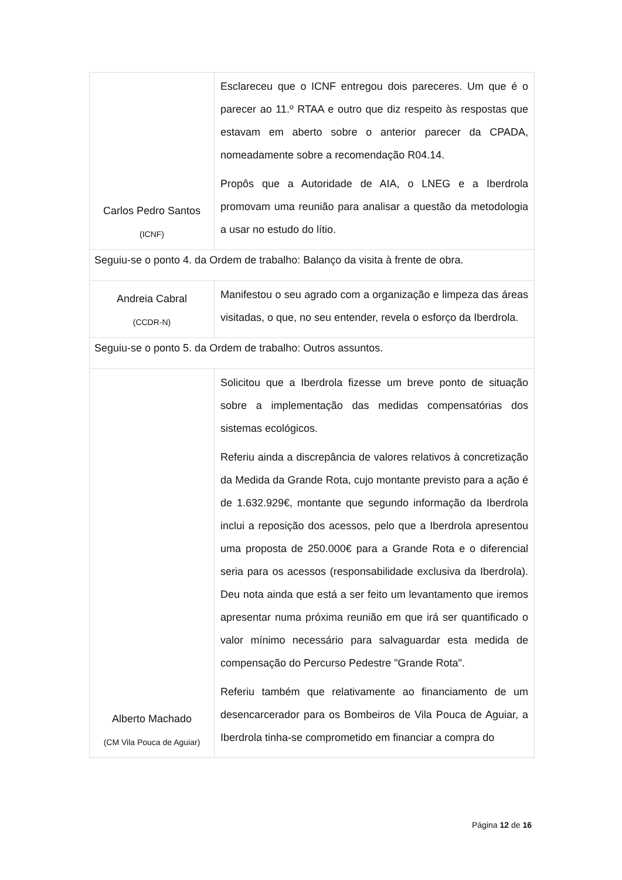| Carlos Pedro Santos (ICNF) | Esclareceu que o ICNF entregou dois pareceres. Um que é o parecer ao 11.º RTAA e outro que diz respeito às respostas que estavam em aberto sobre o anterior parecer da CPADA, nomeadamente sobre a recomendação R04.14. Propôs que a Autoridade de AIA, o LNEG e a Iberdrola promovam uma reunião para analisar a questão da metodologia a usar no estudo do lítio. |
| Seguiu-se o ponto 4. da Ordem de trabalho: Balanço da visita à frente de obra. | |
| Andreia Cabral (CCDR-N) | Manifestou o seu agrado com a organização e limpeza das áreas visitadas, o que, no seu entender, revela o esforço da Iberdrola. |
| Seguiu-se o ponto 5. da Ordem de trabalho: Outros assuntos. | |
| Alberto Machado (CM Vila Pouca de Aguiar) | Solicitou que a Iberdrola fizesse um breve ponto de situação sobre a implementação das medidas compensatórias dos sistemas ecológicos. Referiu ainda a discrepância de valores relativos à concretização da Medida da Grande Rota, cujo montante previsto para a ação é de 1.632.929€, montante que segundo informação da Iberdrola inclui a reposição dos acessos, pelo que a Iberdrola apresentou uma proposta de 250.000€ para a Grande Rota e o diferencial seria para os acessos (responsabilidade exclusiva da Iberdrola). Deu nota ainda que está a ser feito um levantamento que iremos apresentar numa próxima reunião em que irá ser quantificado o valor mínimo necessário para salvaguardar esta medida de compensação do Percurso Pedestre "Grande Rota". Referiu também que relativamente ao financiamento de um desencarcerador para os Bombeiros de Vila Pouca de Aguiar, a Iberdrola tinha-se comprometido em financiar a compra do |
Página 12 de 16